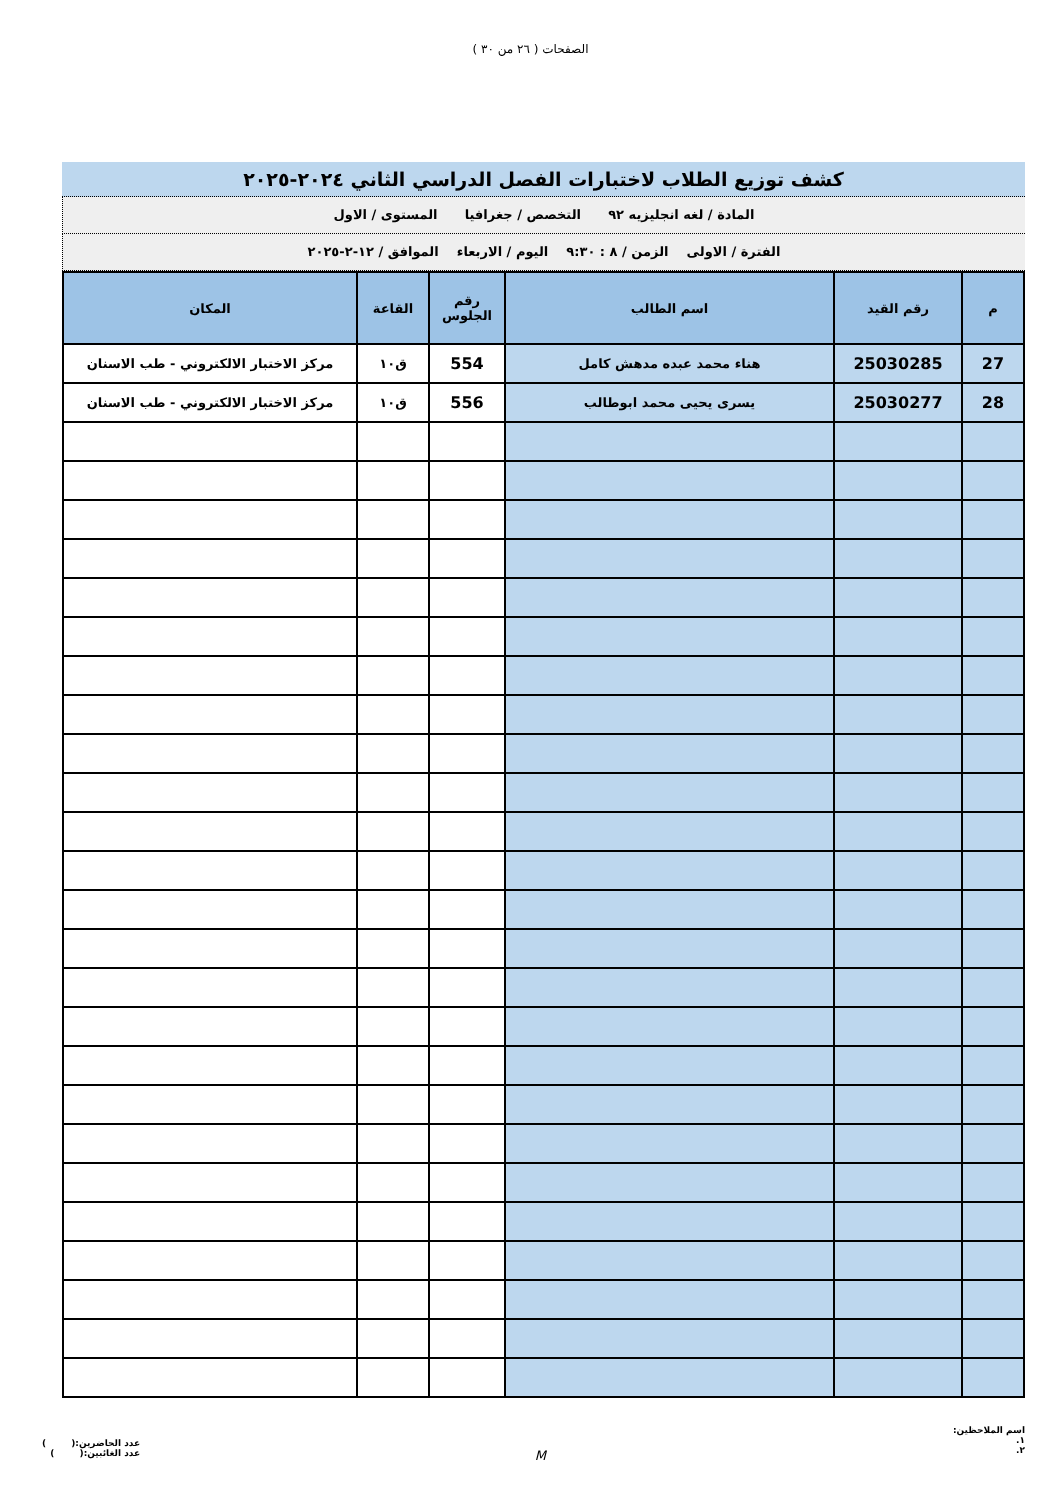الصفحات ( ٢٦ من ٣٠ )
كشف توزيع الطلاب لاختبارات الفصل الدراسي الثاني ٢٠٢٤-٢٠٢٥
المادة / لغه انجليزيه ٩٢ التخصص / جغرافيا المستوى / الاول
الفترة / الاولى الزمن / ٨ : ٩:٣٠ اليوم / الاربعاء الموافق / ١٢-٢-٢٠٢٥
| م | رقم القيد | اسم الطالب | رقم الجلوس | القاعة | المكان |
| --- | --- | --- | --- | --- | --- |
| 27 | 25030285 | هناء محمد عبده مدهش كامل | 554 | ق١٠ | مركز الاختبار الالكتروني - طب الاسنان |
| 28 | 25030277 | يسرى يحيى محمد ابوطالب | 556 | ق١٠ | مركز الاختبار الالكتروني - طب الاسنان |
اسم الملاحظين:
١.
٢.
M
عدد الحاضرين:( )
عدد الغائبين:( )